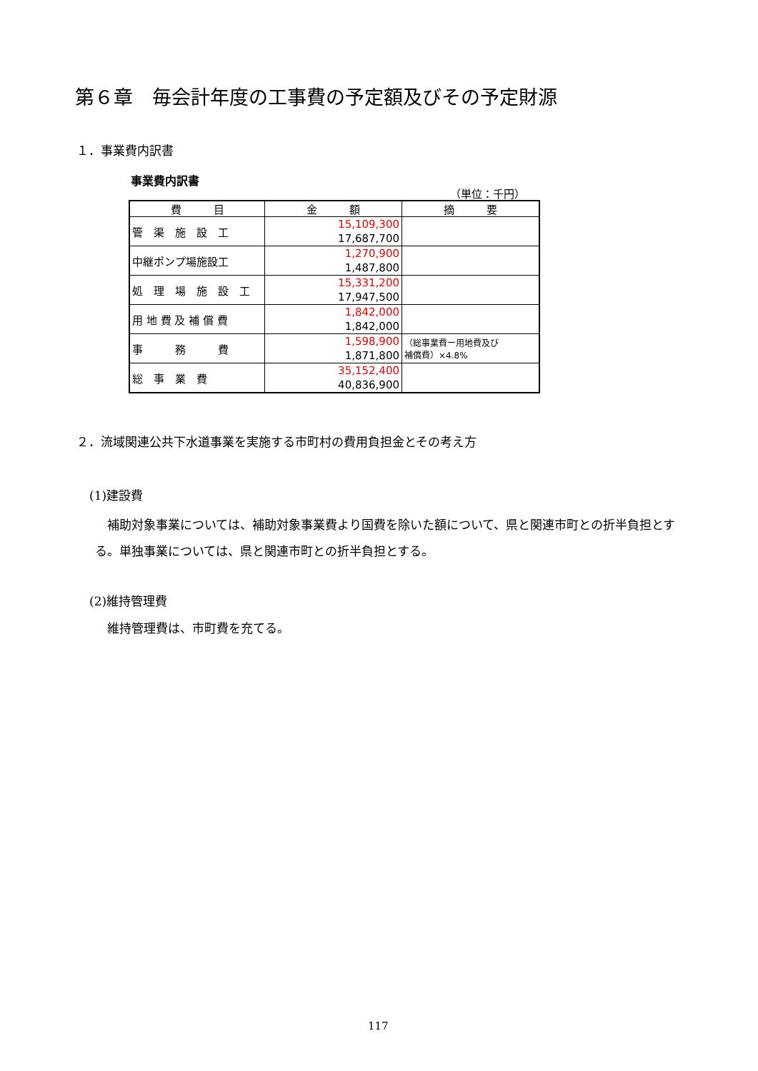第６章　毎会計年度の工事費の予定額及びその予定財源
１．事業費内訳書
事業費内訳書
（単位：千円）
| 費 目 | 金 額 | 摘 要 |
| --- | --- | --- |
| 管 渠 施 設 工 | 15,109,300 17,687,700 | |
| 中継ポンプ場施設工 | 1,270,900 1,487,800 | |
| 処 理 場 施 設 工 | 15,331,200 17,947,500 | |
| 用 地 費 及 補 償 費 | 1,842,000 1,842,000 | |
| 事 務 費 | 1,598,900 1,871,800 | （総事業費ー用地費及び 補償費）×4.8% |
| 総 事 業 費 | 35,152,400 40,836,900 | |
２．流域関連公共下水道事業を実施する市町村の費用負担金とその考え方
(1)建設費
　補助対象事業については、補助対象事業費より国費を除いた額について、県と関連市町との折半負担とする。単独事業については、県と関連市町との折半負担とする。
(2)維持管理費
維持管理費は、市町費を充てる。
117